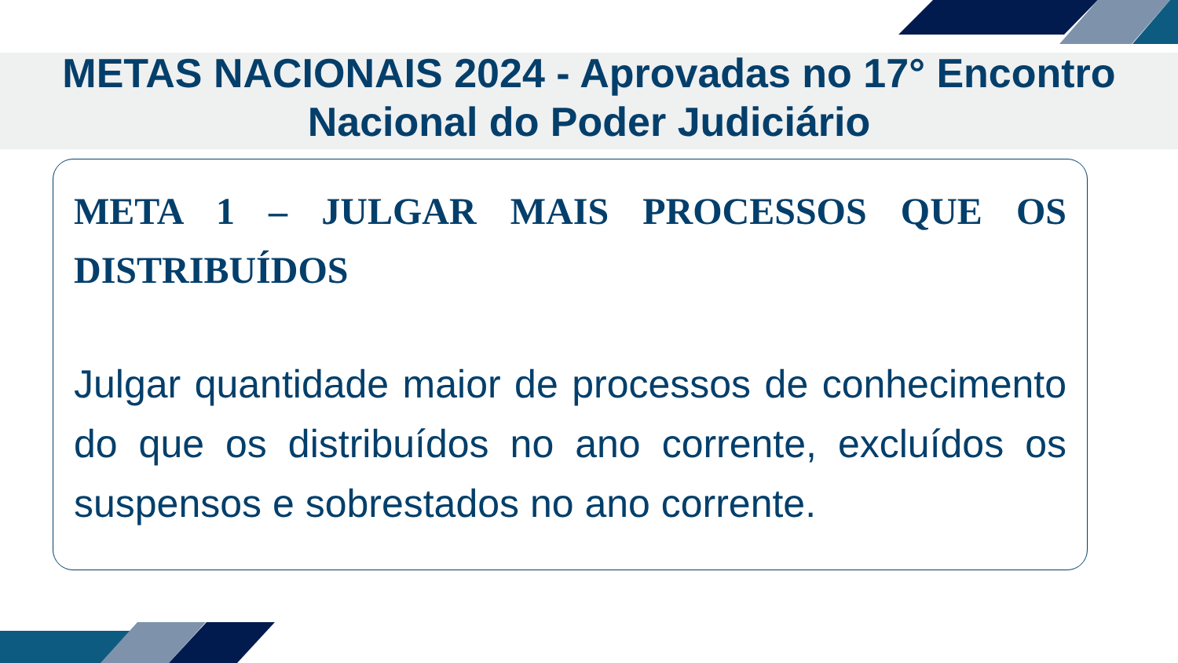METAS NACIONAIS 2024 - Aprovadas no 17° Encontro
Nacional do Poder Judiciário
META 1 – JULGAR MAIS PROCESSOS QUE OS DISTRIBUÍDOS
Julgar quantidade maior de processos de conhecimento do que os distribuídos no ano corrente, excluídos os suspensos e sobrestados no ano corrente.